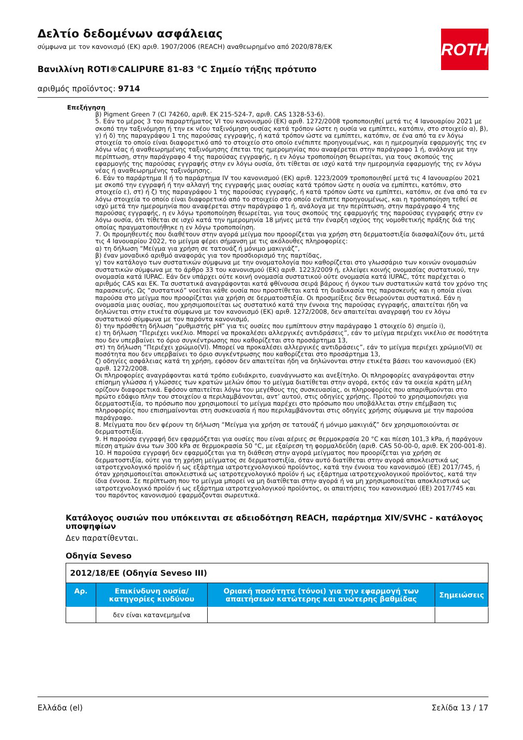ROTH
Δελτίο δεδομένων ασφάλειας
σύμφωνα με τον κανονισμό (ΕΚ) αριθ. 1907/2006 (REACH) αναθεωρημένο από 2020/878/ΕΚ
Βανιλλίνη ROTI®CALIPURE 81-83 °C Σημείο τήξης πρότυπο
αριθμός προϊόντος: 9714
Επεξήγηση
β) Pigment Green 7 (CI 74260, αριθ. ΕΚ 215-524-7, αριθ. CAS 1328-53-6).
5. Εάν το μέρος 3 του παραρτήματος VI του κανονισμού (ΕΚ) αριθ. 1272/2008 τροποποιηθεί μετά τις 4 Ιανουαρίου 2021 με σκοπό την ταξινόμηση ή την εκ νέου ταξινόμηση ουσίας κατά τρόπον ώστε η ουσία να εμπίπτει, κατόπιν, στο στοιχείο α), β), γ) ή δ) της παραγράφου 1 της παρούσας εγγραφής, ή κατά τρόπον ώστε να εμπίπτει, κατόπιν, σε ένα από τα εν λόγω στοιχεία το οποίο είναι διαφορετικό από το στοιχείο στο οποίο ενέπιπτε προηγουμένως, και η ημερομηνία εφαρμογής της εν λόγω νέας ή αναθεωρημένης ταξινόμησης έπεται της ημερομηνίας που αναφέρεται στην παράγραφο 1 ή, ανάλογα με την περίπτωση, στην παράγραφο 4 της παρούσας εγγραφής, η εν λόγω τροποποίηση θεωρείται, για τους σκοπούς της εφαρμογής της παρούσας εγγραφής στην εν λόγω ουσία, ότι τίθεται σε ισχύ κατά την ημερομηνία εφαρμογής της εν λόγω νέας ή αναθεωρημένης ταξινόμησης.
6. Εάν το παράρτημα II ή το παράρτημα IV του κανονισμού (ΕΚ) αριθ. 1223/2009 τροποποιηθεί μετά τις 4 Ιανουαρίου 2021 με σκοπό την εγγραφή ή την αλλαγή της εγγραφής μιας ουσίας κατά τρόπον ώστε η ουσία να εμπίπτει, κατόπιν, στο στοιχείο ε), στ) ή ζ) της παραγράφου 1 της παρούσας εγγραφής, ή κατά τρόπον ώστε να εμπίπτει, κατόπιν, σε ένα από τα εν λόγω στοιχεία το οποίο είναι διαφορετικό από το στοιχείο στο οποίο ενέπιπτε προηγουμένως, και η τροποποίηση τεθεί σε ισχύ μετά την ημερομηνία που αναφέρεται στην παράγραφο 1 ή, ανάλογα με την περίπτωση, στην παράγραφο 4 της παρούσας εγγραφής, η εν λόγω τροποποίηση θεωρείται, για τους σκοπούς της εφαρμογής της παρούσας εγγραφής στην εν λόγω ουσία, ότι τίθεται σε ισχύ κατά την ημερομηνία 18 μήνες μετά την έναρξη ισχύος της νομοθετικής πράξης διά της οποίας πραγματοποιήθηκε η εν λόγω τροποποίηση.
7. Οι προμηθευτές που διαθέτουν στην αγορά μείγμα που προορίζεται για χρήση στη δερματοστιξία διασφαλίζουν ότι, μετά τις 4 Ιανουαρίου 2022, το μείγμα φέρει σήμανση με τις ακόλουθες πληροφορίες:
α) τη δήλωση “Μείγμα για χρήση σε τατουάζ ή μόνιμο μακιγιάζ”,
β) έναν μοναδικό αριθμό αναφοράς για τον προσδιορισμό της παρτίδας,
γ) τον κατάλογο των συστατικών σύμφωνα με την ονοματολογία που καθορίζεται στο γλωσσάριο των κοινών ονομασιών συστατικών σύμφωνα με το άρθρο 33 του κανονισμού (ΕΚ) αριθ. 1223/2009 ή, ελλείψει κοινής ονομασίας συστατικού, την ονομασία κατά IUPAC. Εάν δεν υπάρχει ούτε κοινή ονομασία συστατικού ούτε ονομασία κατά IUPAC, τότε παρέχεται ο αριθμός CAS και ΕΚ. Τα συστατικά αναγράφονται κατά φθίνουσα σειρά βάρους ή όγκου των συστατικών κατά τον χρόνο της παρασκευής. Ως “συστατικό” νοείται κάθε ουσία που προστίθεται κατά τη διαδικασία της παρασκευής και η οποία είναι παρούσα στο μείγμα που προορίζεται για χρήση σε δερματοστιξία. Οι προσμείξεις δεν θεωρούνται συστατικά. Εάν η ονομασία μιας ουσίας, που χρησιμοποιείται ως συστατικό κατά την έννοια της παρούσας εγγραφής, απαιτείται ήδη να δηλώνεται στην ετικέτα σύμφωνα με τον κανονισμό (ΕΚ) αριθ. 1272/2008, δεν απαιτείται αναγραφή του εν λόγω συστατικού σύμφωνα με τον παρόντα κανονισμό,
δ) την πρόσθετη δήλωση “ρυθμιστής pH” για τις ουσίες που εμπίπτουν στην παράγραφο 1 στοιχείο δ) σημείο i),
ε) τη δήλωση “Περιέχει νικέλιο. Μπορεί να προκαλέσει αλλεργικές αντιδράσεις”, εάν το μείγμα περιέχει νικέλιο σε ποσότητα που δεν υπερβαίνει το όριο συγκέντρωσης που καθορίζεται στο προσάρτημα 13,
στ) τη δήλωση “Περιέχει χρώμιο(VI). Μπορεί να προκαλέσει αλλεργικές αντιδράσεις”, εάν το μείγμα περιέχει χρώμιο(VI) σε ποσότητα που δεν υπερβαίνει το όριο συγκέντρωσης που καθορίζεται στο προσάρτημα 13,
ζ) οδηγίες ασφάλειας κατά τη χρήση, εφόσον δεν απαιτείται ήδη να δηλώνονται στην ετικέτα βάσει του κανονισμού (ΕΚ) αριθ. 1272/2008.
Οι πληροφορίες αναγράφονται κατά τρόπο ευδιάκριτο, ευανάγνωστο και ανεξίτηλο. Οι πληροφορίες αναγράφονται στην επίσημη γλώσσα ή γλώσσες των κρατών μελών όπου το μείγμα διατίθεται στην αγορά, εκτός εάν τα οικεία κράτη μέλη ορίζουν διαφορετικά. Εφόσον απαιτείται λόγω του μεγέθους της συσκευασίας, οι πληροφορίες που απαριθμούνται στο πρώτο εδάφιο πλην του στοιχείου α περιλαμβάνονται, αντ’ αυτού, στις οδηγίες χρήσης. Προτού το χρησιμοποιήσει για δερματοστιξία, το πρόσωπο που χρησιμοποιεί το μείγμα παρέχει στο πρόσωπο που υποβάλλεται στην επέμβαση τις πληροφορίες που επισημαίνονται στη συσκευασία ή που περιλαμβάνονται στις οδηγίες χρήσης σύμφωνα με την παρούσα παράγραφο.
8. Μείγματα που δεν φέρουν τη δήλωση “Μείγμα για χρήση σε τατουάζ ή μόνιμο μακιγιάζ” δεν χρησιμοποιούνται σε δερματοστιξία.
9. Η παρούσα εγγραφή δεν εφαρμόζεται για ουσίες που είναι αέριες σε θερμοκρασία 20 °C και πίεση 101,3 kPa, ή παράγουν πίεση ατμών άνω των 300 kPa σε θερμοκρασία 50 °C, με εξαίρεση τη φορμαλδεΰδη (αριθ. CAS 50-00-0, αριθ. ΕΚ 200-001-8).
10. Η παρούσα εγγραφή δεν εφαρμόζεται για τη διάθεση στην αγορά μείγματος που προορίζεται για χρήση σε δερματοστιξία, ούτε για τη χρήση μείγματος σε δερματοστιξία, όταν αυτό διατίθεται στην αγορά αποκλειστικά ως ιατροτεχνολογικό προϊόν ή ως εξάρτημα ιατροτεχνολογικού προϊόντος, κατά την έννοια του κανονισμού (ΕΕ) 2017/745, ή όταν χρησιμοποιείται αποκλειστικά ως ιατροτεχνολογικό προϊόν ή ως εξάρτημα ιατροτεχνολογικού προϊόντος, κατά την ίδια έννοια. Σε περίπτωση που το μείγμα μπορεί να μη διατίθεται στην αγορά ή να μη χρησιμοποιείται αποκλειστικά ως ιατροτεχνολογικό προϊόν ή ως εξάρτημα ιατροτεχνολογικού προϊόντος, οι απαιτήσεις του κανονισμού (ΕΕ) 2017/745 και του παρόντος κανονισμού εφαρμόζονται σωρευτικά.
Κατάλογος ουσιών που υπόκεινται σε αδειοδότηση REACH, παράρτημα XIV/SVHC - κατάλογος υποψηφίων
Δεν παρατίθενται.
Οδηγία Seveso
| 2012/18/ΕΕ (Οδηγία Seveso III) | | | |
| Αρ. | Επικίνδυνη ουσία/κατηγορίες κινδύνου | Οριακή ποσότητα (τόνοι) για την εφαρμογή των απαιτήσεων κατώτερης και ανώτερης βαθμίδας | Σημειώσεις |
| | δεν είναι κατανεμημένα | | |
Ελλάδα (el) Σελίδα 13 / 17